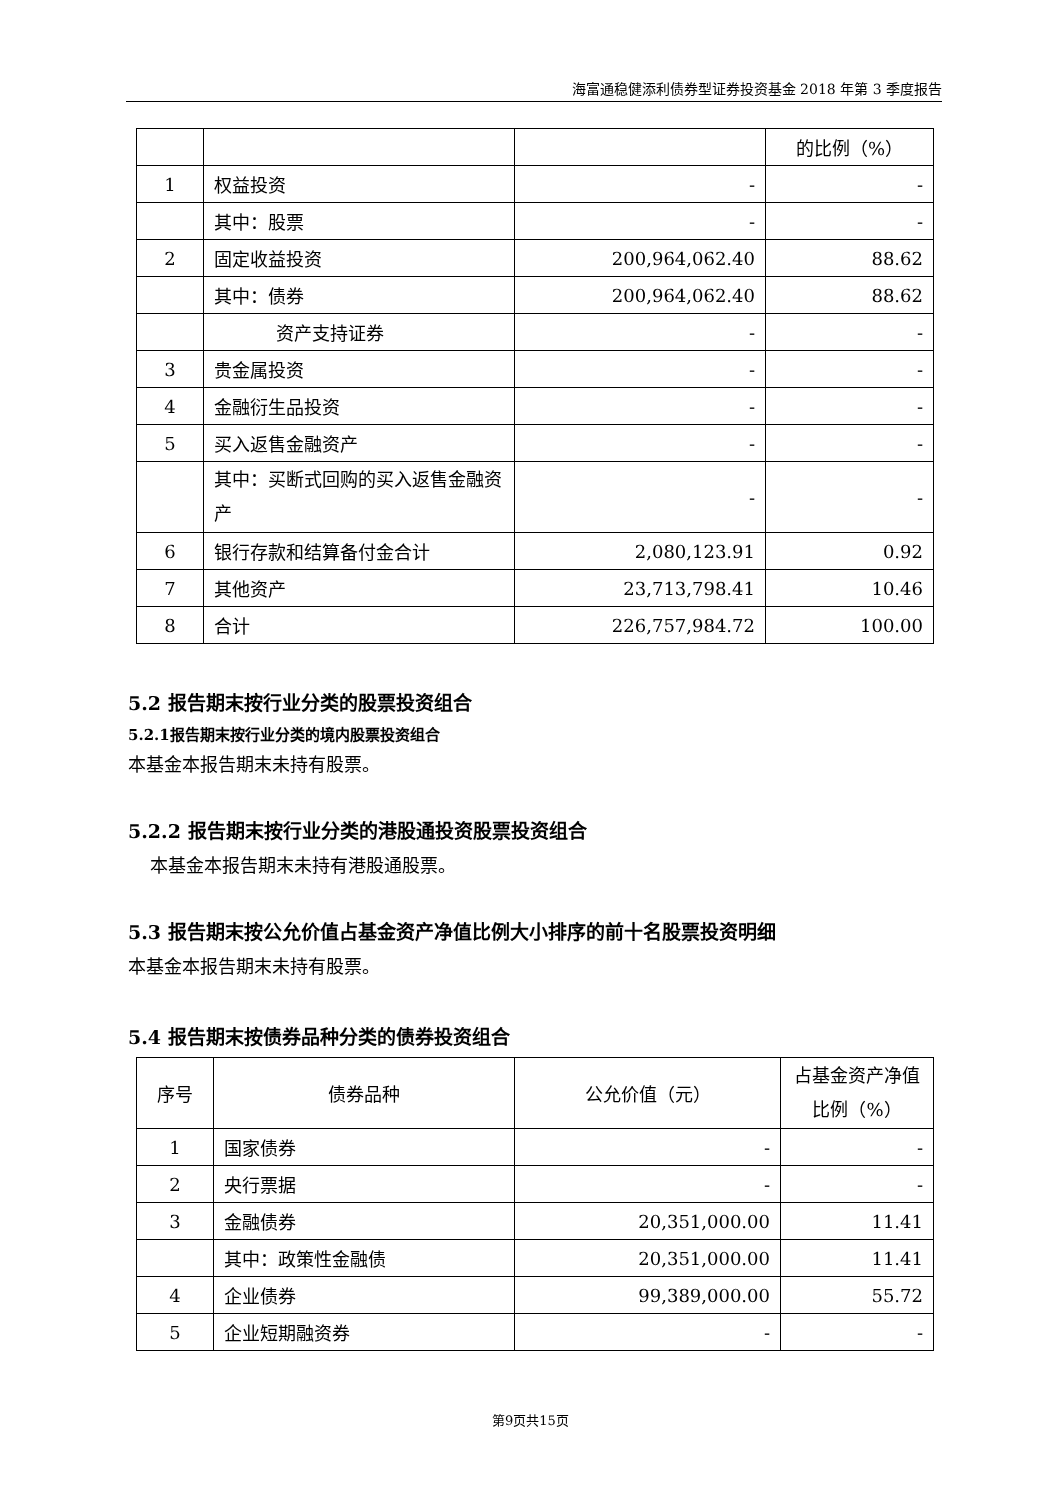海富通稳健添利债券型证券投资基金 2018 年第 3 季度报告
| | | | 的比例（%） |
| 1 | 权益投资 | - | - |
| | 其中：股票 | - | - |
| 2 | 固定收益投资 | 200,964,062.40 | 88.62 |
| | 其中：债券 | 200,964,062.40 | 88.62 |
| | 资产支持证券 | - | - |
| 3 | 贵金属投资 | - | - |
| 4 | 金融衍生品投资 | - | - |
| 5 | 买入返售金融资产 | - | - |
| | 其中：买断式回购的买入返售金融资产 | - | - |
| 6 | 银行存款和结算备付金合计 | 2,080,123.91 | 0.92 |
| 7 | 其他资产 | 23,713,798.41 | 10.46 |
| 8 | 合计 | 226,757,984.72 | 100.00 |
5.2 报告期末按行业分类的股票投资组合
5.2.1报告期末按行业分类的境内股票投资组合
本基金本报告期末未持有股票。
5.2.2 报告期末按行业分类的港股通投资股票投资组合
本基金本报告期末未持有港股通股票。
5.3 报告期末按公允价值占基金资产净值比例大小排序的前十名股票投资明细
本基金本报告期末未持有股票。
5.4 报告期末按债券品种分类的债券投资组合
| 序号 | 债券品种 | 公允价值（元） | 占基金资产净值比例（%） |
| --- | --- | --- | --- |
| 1 | 国家债券 | - | - |
| 2 | 央行票据 | - | - |
| 3 | 金融债券 | 20,351,000.00 | 11.41 |
| | 其中：政策性金融债 | 20,351,000.00 | 11.41 |
| 4 | 企业债券 | 99,389,000.00 | 55.72 |
| 5 | 企业短期融资券 | - | - |
第9页共15页